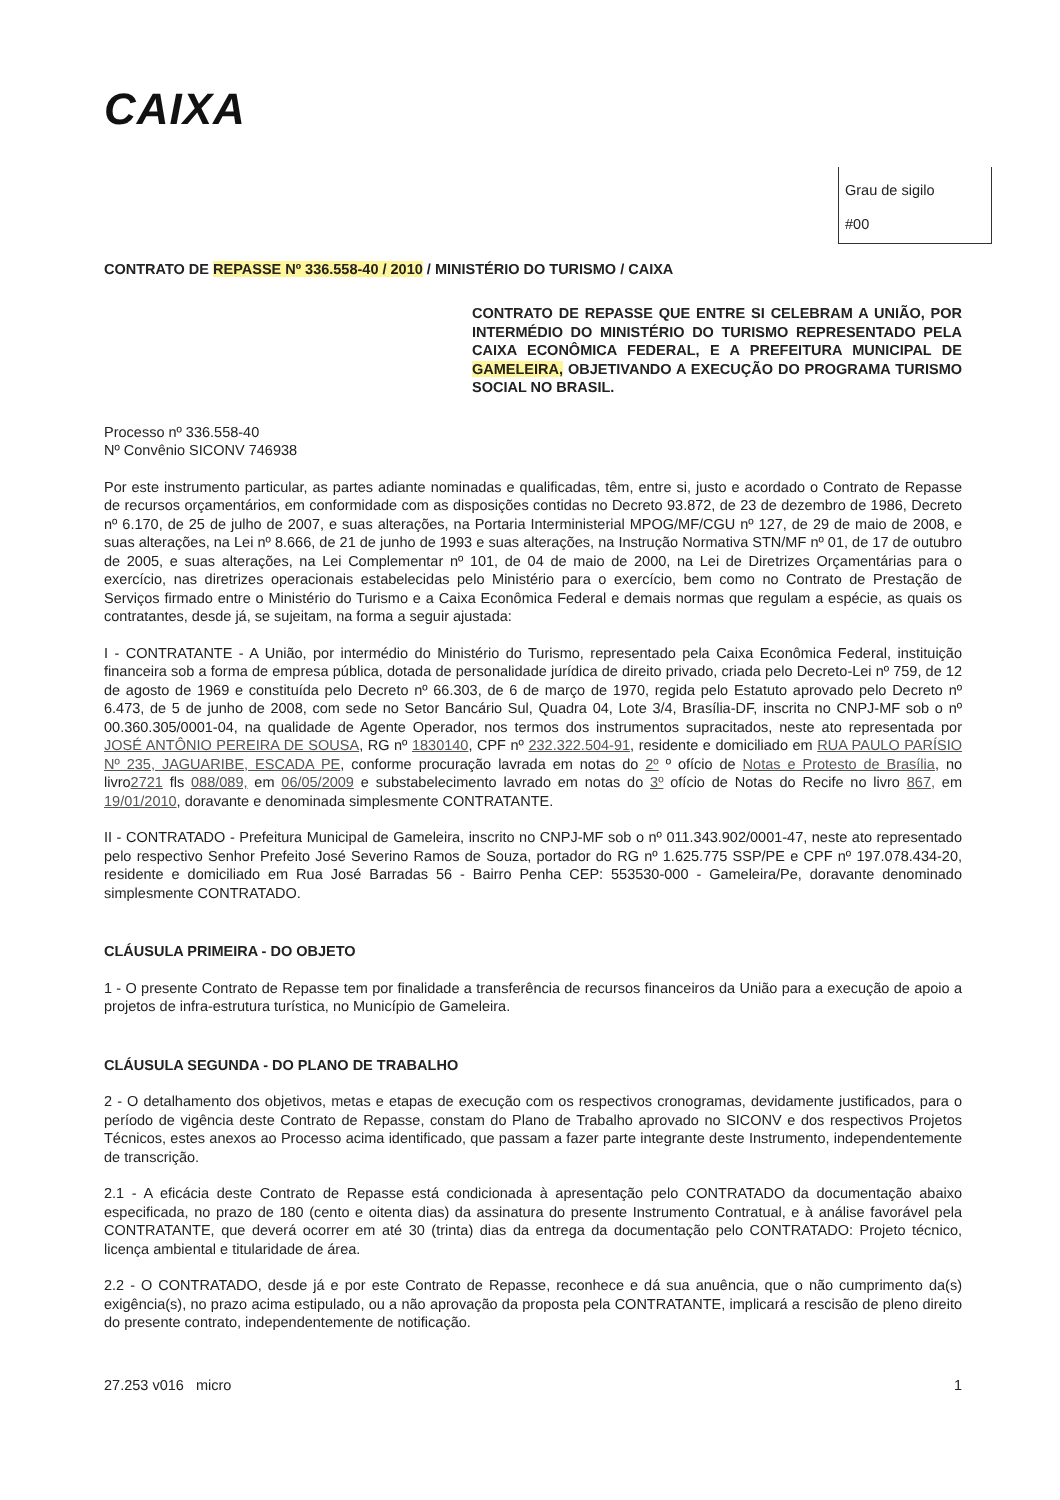CAIXA
Grau de sigilo
#00
CONTRATO DE REPASSE Nº 336.558-40 / 2010 / MINISTÉRIO DO TURISMO / CAIXA
CONTRATO DE REPASSE QUE ENTRE SI CELEBRAM A UNIÃO, POR INTERMÉDIO DO MINISTÉRIO DO TURISMO REPRESENTADO PELA CAIXA ECONÔMICA FEDERAL, E A PREFEITURA MUNICIPAL DE GAMELEIRA, OBJETIVANDO A EXECUÇÃO DO PROGRAMA TURISMO SOCIAL NO BRASIL.
Processo nº 336.558-40
Nº Convênio SICONV 746938
Por este instrumento particular, as partes adiante nominadas e qualificadas, têm, entre si, justo e acordado o Contrato de Repasse de recursos orçamentários, em conformidade com as disposições contidas no Decreto 93.872, de 23 de dezembro de 1986, Decreto nº 6.170, de 25 de julho de 2007, e suas alterações, na Portaria Interministerial MPOG/MF/CGU nº 127, de 29 de maio de 2008, e suas alterações, na Lei nº 8.666, de 21 de junho de 1993 e suas alterações, na Instrução Normativa STN/MF nº 01, de 17 de outubro de 2005, e suas alterações, na Lei Complementar nº 101, de 04 de maio de 2000, na Lei de Diretrizes Orçamentárias para o exercício, nas diretrizes operacionais estabelecidas pelo Ministério para o exercício, bem como no Contrato de Prestação de Serviços firmado entre o Ministério do Turismo e a Caixa Econômica Federal e demais normas que regulam a espécie, as quais os contratantes, desde já, se sujeitam, na forma a seguir ajustada:
I - CONTRATANTE - A União, por intermédio do Ministério do Turismo, representado pela Caixa Econômica Federal, instituição financeira sob a forma de empresa pública, dotada de personalidade jurídica de direito privado, criada pelo Decreto-Lei nº 759, de 12 de agosto de 1969 e constituída pelo Decreto nº 66.303, de 6 de março de 1970, regida pelo Estatuto aprovado pelo Decreto nº 6.473, de 5 de junho de 2008, com sede no Setor Bancário Sul, Quadra 04, Lote 3/4, Brasília-DF, inscrita no CNPJ-MF sob o nº 00.360.305/0001-04, na qualidade de Agente Operador, nos termos dos instrumentos supracitados, neste ato representada por JOSÉ ANTÔNIO PEREIRA DE SOUSA, RG nº 1830140, CPF nº 232.322.504-91, residente e domiciliado em RUA PAULO PARÍSIO Nº 235, JAGUARIBE, ESCADA PE, conforme procuração lavrada em notas do 2º º ofício de Notas e Protesto de Brasília, no livro2721 fls 088/089, em 06/05/2009 e substabelecimento lavrado em notas do 3º ofício de Notas do Recife no livro 867, em 19/01/2010, doravante e denominada simplesmente CONTRATANTE.
II - CONTRATADO - Prefeitura Municipal de Gameleira, inscrito no CNPJ-MF sob o nº 011.343.902/0001-47, neste ato representado pelo respectivo Senhor Prefeito José Severino Ramos de Souza, portador do RG nº 1.625.775 SSP/PE e CPF nº 197.078.434-20, residente e domiciliado em Rua José Barradas 56 - Bairro Penha CEP: 553530-000 - Gameleira/Pe, doravante denominado simplesmente CONTRATADO.
CLÁUSULA PRIMEIRA - DO OBJETO
1 - O presente Contrato de Repasse tem por finalidade a transferência de recursos financeiros da União para a execução de apoio a projetos de infra-estrutura turística, no Município de Gameleira.
CLÁUSULA SEGUNDA - DO PLANO DE TRABALHO
2 - O detalhamento dos objetivos, metas e etapas de execução com os respectivos cronogramas, devidamente justificados, para o período de vigência deste Contrato de Repasse, constam do Plano de Trabalho aprovado no SICONV e dos respectivos Projetos Técnicos, estes anexos ao Processo acima identificado, que passam a fazer parte integrante deste Instrumento, independentemente de transcrição.
2.1 - A eficácia deste Contrato de Repasse está condicionada à apresentação pelo CONTRATADO da documentação abaixo especificada, no prazo de 180 (cento e oitenta dias) da assinatura do presente Instrumento Contratual, e à análise favorável pela CONTRATANTE, que deverá ocorrer em até 30 (trinta) dias da entrega da documentação pelo CONTRATADO: Projeto técnico, licença ambiental e titularidade de área.
2.2 - O CONTRATADO, desde já e por este Contrato de Repasse, reconhece e dá sua anuência, que o não cumprimento da(s) exigência(s), no prazo acima estipulado, ou a não aprovação da proposta pela CONTRATANTE, implicará a rescisão de pleno direito do presente contrato, independentemente de notificação.
27.253 v016 micro 1